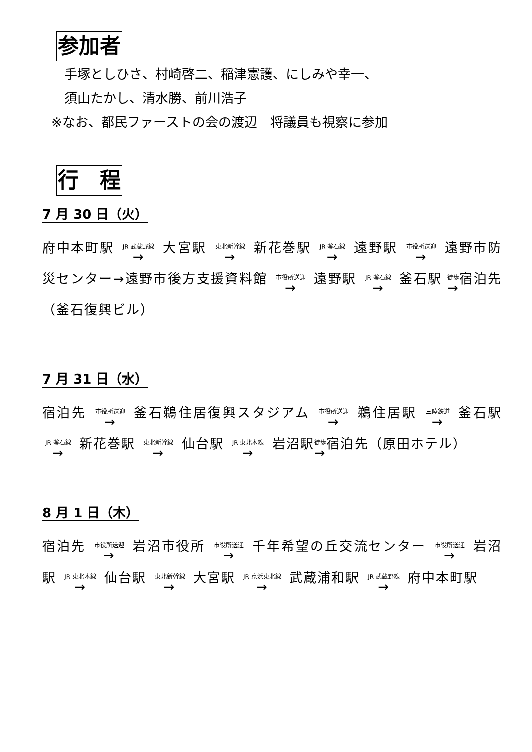参加者
手塚としひさ、村崎啓二、稲津憲護、にしみや幸一、
須山たかし、清水勝、前川浩子
※なお、都民ファーストの会の渡辺　将議員も視察に参加
行　程
7 月 30 日（火）
府中本町駅 JR 武蔵野線 → 大宮駅 東北新幹線 → 新花巻駅 JR 釜石線 → 遠野駅 市役所送迎 → 遠野市防災センター→遠野市後方支援資料館 市役所送迎 → 遠野駅 JR 釜石線 → 釜石駅 徒歩 →宿泊先（釜石復興ビル）
7 月 31 日（水）
宿泊先 市役所送迎 → 釜石鵜住居復興スタジアム 市役所送迎 → 鵜住居駅 三陸鉄道 → 釜石駅 JR 釜石線 → 新花巻駅 東北新幹線 → 仙台駅 JR 東北本線 → 岩沼駅徒歩 →宿泊先（原田ホテル）
8 月 1 日（木）
宿泊先 市役所送迎 → 岩沼市役所 市役所送迎 → 千年希望の丘交流センター 市役所送迎 → 岩沼駅 JR 東北本線 → 仙台駅 東北新幹線 → 大宮駅 JR 京浜東北線 → 武蔵浦和駅 JR 武蔵野線 → 府中本町駅